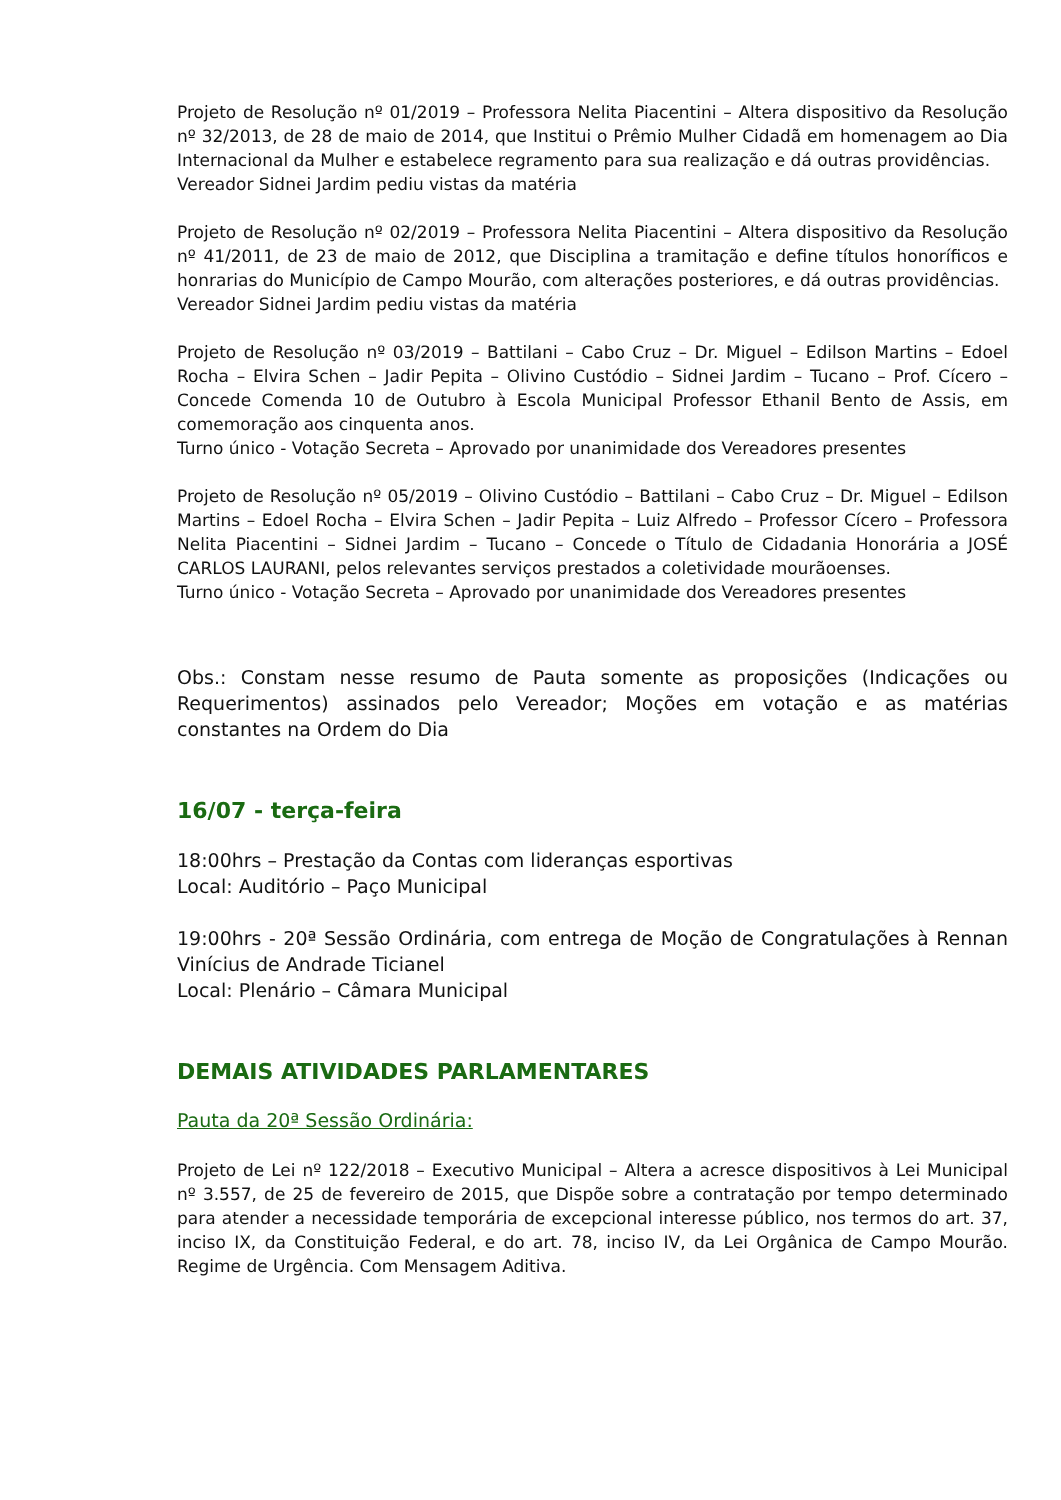Projeto de Resolução nº 01/2019 – Professora Nelita Piacentini – Altera dispositivo da Resolução nº 32/2013, de 28 de maio de 2014, que Institui o Prêmio Mulher Cidadã em homenagem ao Dia Internacional da Mulher e estabelece regramento para sua realização e dá outras providências.
Vereador Sidnei Jardim pediu vistas da matéria
Projeto de Resolução nº 02/2019 – Professora Nelita Piacentini – Altera dispositivo da Resolução nº 41/2011, de 23 de maio de 2012, que Disciplina a tramitação e define títulos honoríficos e honrarias do Município de Campo Mourão, com alterações posteriores, e dá outras providências.
Vereador Sidnei Jardim pediu vistas da matéria
Projeto de Resolução nº 03/2019 – Battilani – Cabo Cruz – Dr. Miguel – Edilson Martins – Edoel Rocha – Elvira Schen – Jadir Pepita – Olivino Custódio – Sidnei Jardim – Tucano – Prof. Cícero – Concede Comenda 10 de Outubro à Escola Municipal Professor Ethanil Bento de Assis, em comemoração aos cinquenta anos.
Turno único - Votação Secreta – Aprovado por unanimidade dos Vereadores presentes
Projeto de Resolução nº 05/2019 – Olivino Custódio – Battilani – Cabo Cruz – Dr. Miguel – Edilson Martins – Edoel Rocha – Elvira Schen – Jadir Pepita – Luiz Alfredo – Professor Cícero – Professora Nelita Piacentini – Sidnei Jardim – Tucano – Concede o Título de Cidadania Honorária a JOSÉ CARLOS LAURANI, pelos relevantes serviços prestados a coletividade mourãoenses.
Turno único - Votação Secreta – Aprovado por unanimidade dos Vereadores presentes
Obs.: Constam nesse resumo de Pauta somente as proposições (Indicações ou Requerimentos) assinados pelo Vereador; Moções em votação e as matérias constantes na Ordem do Dia
16/07 - terça-feira
18:00hrs – Prestação da Contas com lideranças esportivas
Local: Auditório – Paço Municipal
19:00hrs - 20ª Sessão Ordinária, com entrega de Moção de Congratulações à Rennan Vinícius de Andrade Ticianel
Local: Plenário – Câmara Municipal
DEMAIS ATIVIDADES PARLAMENTARES
Pauta da 20ª Sessão Ordinária:
Projeto de Lei nº 122/2018 – Executivo Municipal – Altera a acresce dispositivos à Lei Municipal nº 3.557, de 25 de fevereiro de 2015, que Dispõe sobre a contratação por tempo determinado para atender a necessidade temporária de excepcional interesse público, nos termos do art. 37, inciso IX, da Constituição Federal, e do art. 78, inciso IV, da Lei Orgânica de Campo Mourão. Regime de Urgência. Com Mensagem Aditiva.